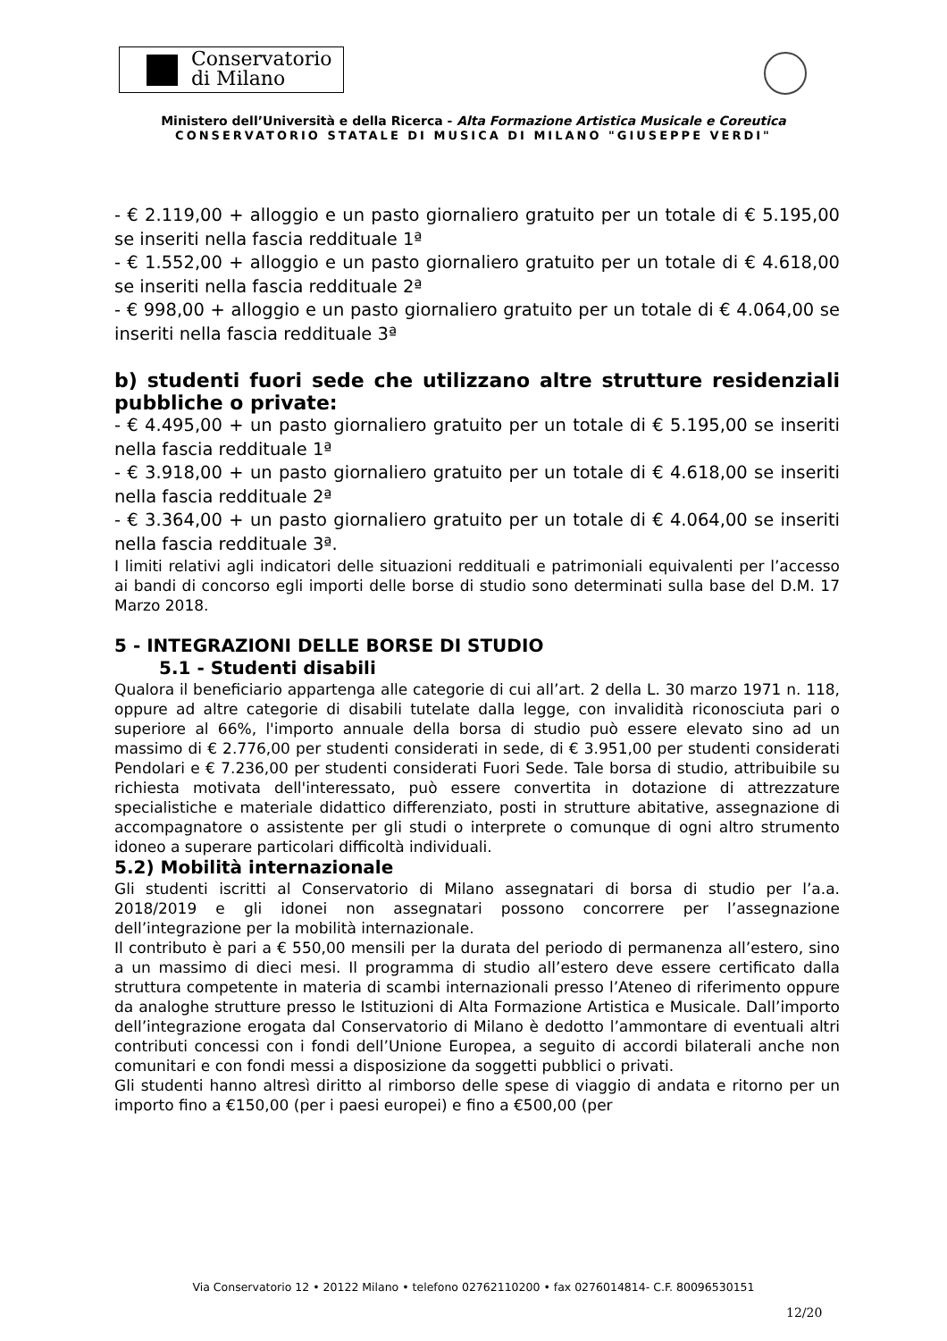Conservatorio
di Milano
Ministero dell’Università e della Ricerca - Alta Formazione Artistica Musicale e Coreutica
CONSERVATORIO STATALE DI MUSICA DI MILANO "GIUSEPPE VERDI"
- € 2.119,00 + alloggio e un pasto giornaliero gratuito per un totale di € 5.195,00 se inseriti nella fascia reddituale 1ª
- € 1.552,00 + alloggio e un pasto giornaliero gratuito per un totale di € 4.618,00 se inseriti nella fascia reddituale 2ª
- € 998,00 + alloggio e un pasto giornaliero gratuito per un totale di € 4.064,00 se inseriti nella fascia reddituale 3ª
b) studenti fuori sede che utilizzano altre strutture residenziali pubbliche o private:
- € 4.495,00 + un pasto giornaliero gratuito per un totale di € 5.195,00 se inseriti nella fascia reddituale 1ª
- € 3.918,00 + un pasto giornaliero gratuito per un totale di € 4.618,00 se inseriti nella fascia reddituale 2ª
- € 3.364,00 + un pasto giornaliero gratuito per un totale di € 4.064,00 se inseriti nella fascia reddituale 3ª.
I limiti relativi agli indicatori delle situazioni reddituali e patrimoniali equivalenti per l’accesso ai bandi di concorso egli importi delle borse di studio sono determinati sulla base del D.M. 17 Marzo 2018.
5 - INTEGRAZIONI DELLE BORSE DI STUDIO
5.1 - Studenti disabili
Qualora il beneficiario appartenga alle categorie di cui all’art. 2 della L. 30 marzo 1971 n. 118, oppure ad altre categorie di disabili tutelate dalla legge, con invalidità riconosciuta pari o superiore al 66%, l'importo annuale della borsa di studio può essere elevato sino ad un massimo di € 2.776,00 per studenti considerati in sede, di € 3.951,00 per studenti considerati Pendolari e € 7.236,00 per studenti considerati Fuori Sede. Tale borsa di studio, attribuibile su richiesta motivata dell'interessato, può essere convertita in dotazione di attrezzature specialistiche e materiale didattico differenziato, posti in strutture abitative, assegnazione di accompagnatore o assistente per gli studi o interprete o comunque di ogni altro strumento idoneo a superare particolari difficoltà individuali.
5.2) Mobilità internazionale
Gli studenti iscritti al Conservatorio di Milano assegnatari di borsa di studio per l’a.a. 2018/2019 e gli idonei non assegnatari possono concorrere per l’assegnazione dell’integrazione per la mobilità internazionale.
Il contributo è pari a € 550,00 mensili per la durata del periodo di permanenza all’estero, sino a un massimo di dieci mesi. Il programma di studio all’estero deve essere certificato dalla struttura competente in materia di scambi internazionali presso l’Ateneo di riferimento oppure da analoghe strutture presso le Istituzioni di Alta Formazione Artistica e Musicale. Dall’importo dell’integrazione erogata dal Conservatorio di Milano è dedotto l’ammontare di eventuali altri contributi concessi con i fondi dell’Unione Europea, a seguito di accordi bilaterali anche non comunitari e con fondi messi a disposizione da soggetti pubblici o privati.
Gli studenti hanno altresì diritto al rimborso delle spese di viaggio di andata e ritorno per un importo fino a €150,00 (per i paesi europei) e fino a €500,00 (per
Via Conservatorio 12 • 20122 Milano • telefono 02762110200 • fax 0276014814- C.F. 80096530151
12/20